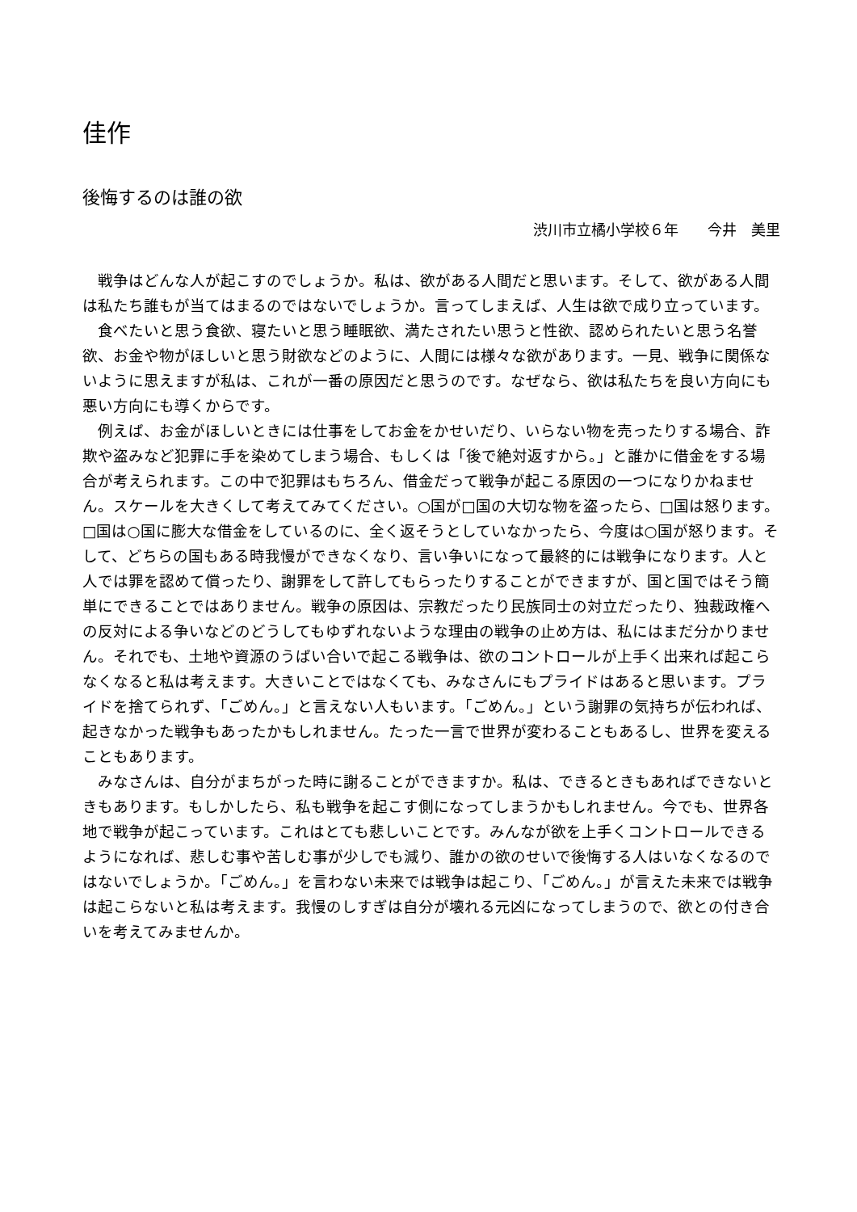佳作
後悔するのは誰の欲
渋川市立橘小学校６年　　今井　美里
戦争はどんな人が起こすのでしょうか。私は、欲がある人間だと思います。そして、欲がある人間は私たち誰もが当てはまるのではないでしょうか。言ってしまえば、人生は欲で成り立っています。
食べたいと思う食欲、寝たいと思う睡眠欲、満たされたい思うと性欲、認められたいと思う名誉欲、お金や物がほしいと思う財欲などのように、人間には様々な欲があります。一見、戦争に関係ないように思えますが私は、これが一番の原因だと思うのです。なぜなら、欲は私たちを良い方向にも悪い方向にも導くからです。
例えば、お金がほしいときには仕事をしてお金をかせいだり、いらない物を売ったりする場合、詐欺や盗みなど犯罪に手を染めてしまう場合、もしくは「後で絶対返すから。」と誰かに借金をする場合が考えられます。この中で犯罪はもちろん、借金だって戦争が起こる原因の一つになりかねません。スケールを大きくして考えてみてください。○国が□国の大切な物を盗ったら、□国は怒ります。□国は○国に膨大な借金をしているのに、全く返そうとしていなかったら、今度は○国が怒ります。そして、どちらの国もある時我慢ができなくなり、言い争いになって最終的には戦争になります。人と人では罪を認めて償ったり、謝罪をして許してもらったりすることができますが、国と国ではそう簡単にできることではありません。戦争の原因は、宗教だったり民族同士の対立だったり、独裁政権への反対による争いなどのどうしてもゆずれないような理由の戦争の止め方は、私にはまだ分かりません。それでも、土地や資源のうばい合いで起こる戦争は、欲のコントロールが上手く出来れば起こらなくなると私は考えます。大きいことではなくても、みなさんにもプライドはあると思います。プライドを捨てられず、「ごめん。」と言えない人もいます。「ごめん。」という謝罪の気持ちが伝われば、起きなかった戦争もあったかもしれません。たった一言で世界が変わることもあるし、世界を変えることもあります。
みなさんは、自分がまちがった時に謝ることができますか。私は、できるときもあればできないときもあります。もしかしたら、私も戦争を起こす側になってしまうかもしれません。今でも、世界各地で戦争が起こっています。これはとても悲しいことです。みんなが欲を上手くコントロールできるようになれば、悲しむ事や苦しむ事が少しでも減り、誰かの欲のせいで後悔する人はいなくなるのではないでしょうか。「ごめん。」を言わない未来では戦争は起こり、「ごめん。」が言えた未来では戦争は起こらないと私は考えます。我慢のしすぎは自分が壊れる元凶になってしまうので、欲との付き合いを考えてみませんか。